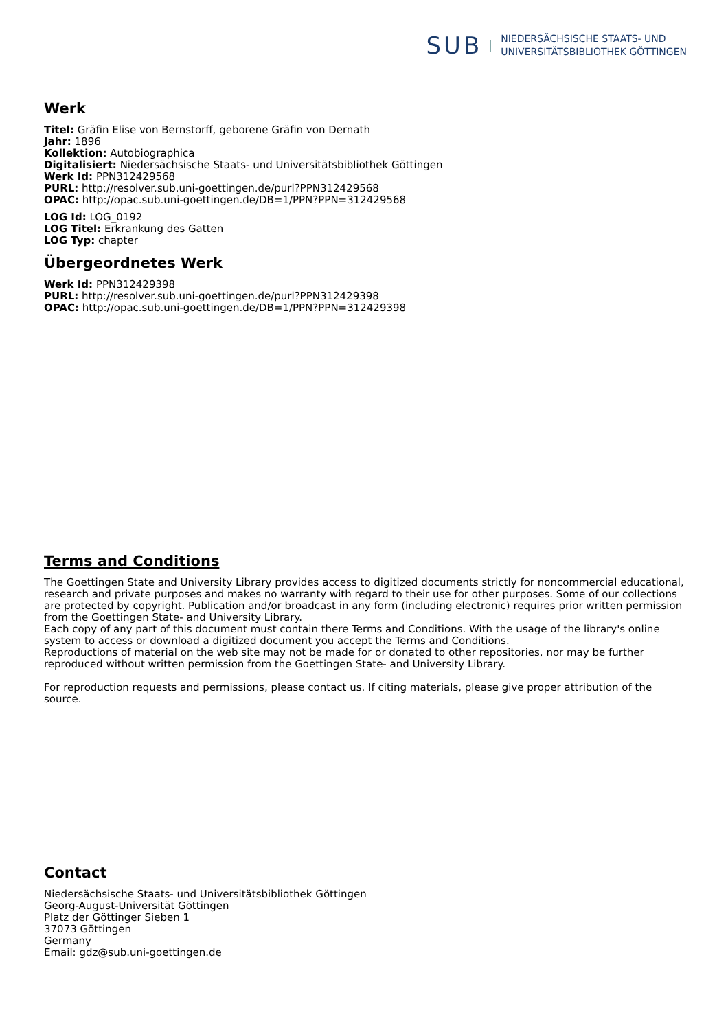SUB
NIEDERSÄCHSISCHE STAATS- UND
UNIVERSITÄTSBIBLIOTHEK GÖTTINGEN
Werk
Titel: Gräfin Elise von Bernstorff, geborene Gräfin von Dernath
Jahr: 1896
Kollektion: Autobiographica
Digitalisiert: Niedersächsische Staats- und Universitätsbibliothek Göttingen
Werk Id: PPN312429568
PURL: http://resolver.sub.uni-goettingen.de/purl?PPN312429568
OPAC: http://opac.sub.uni-goettingen.de/DB=1/PPN?PPN=312429568
LOG Id: LOG_0192
LOG Titel: Erkrankung des Gatten
LOG Typ: chapter
Übergeordnetes Werk
Werk Id: PPN312429398
PURL: http://resolver.sub.uni-goettingen.de/purl?PPN312429398
OPAC: http://opac.sub.uni-goettingen.de/DB=1/PPN?PPN=312429398
Terms and Conditions
The Goettingen State and University Library provides access to digitized documents strictly for noncommercial educational, research and private purposes and makes no warranty with regard to their use for other purposes. Some of our collections are protected by copyright. Publication and/or broadcast in any form (including electronic) requires prior written permission from the Goettingen State- and University Library.
Each copy of any part of this document must contain there Terms and Conditions. With the usage of the library's online system to access or download a digitized document you accept the Terms and Conditions.
Reproductions of material on the web site may not be made for or donated to other repositories, nor may be further reproduced without written permission from the Goettingen State- and University Library.
For reproduction requests and permissions, please contact us. If citing materials, please give proper attribution of the source.
Contact
Niedersächsische Staats- und Universitätsbibliothek Göttingen
Georg-August-Universität Göttingen
Platz der Göttinger Sieben 1
37073 Göttingen
Germany
Email: gdz@sub.uni-goettingen.de